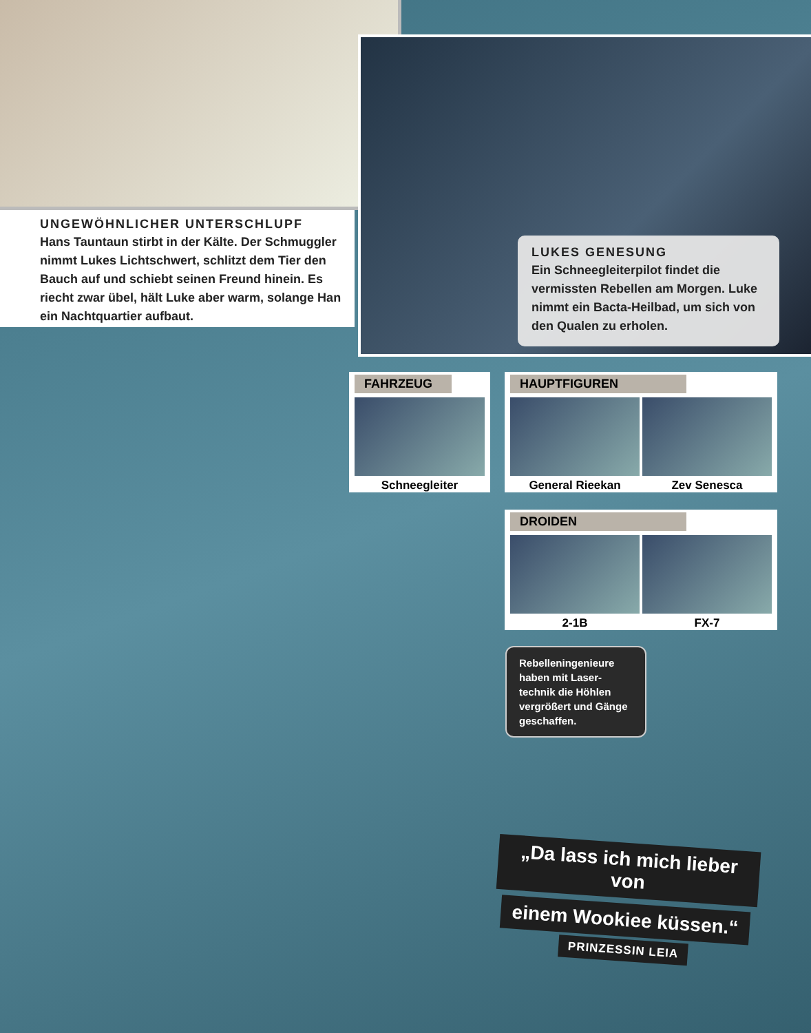UNGEWÖHNLICHER UNTERSCHLUPF
Hans Tauntaun stirbt in der Kälte. Der Schmuggler nimmt Lukes Lichtschwert, schlitzt dem Tier den Bauch auf und schiebt seinen Freund hinein. Es riecht zwar übel, hält Luke aber warm, solange Han ein Nachtquartier aufbaut.
LUKES GENESUNG
Ein Schneegleiterpilot findet die vermissten Rebellen am Morgen. Luke nimmt ein Bacta-Heilbad, um sich von den Qualen zu erholen.
FAHRZEUG
Schneegleiter
HAUPTFIGUREN
General Rieekan Zev Senesca
DROIDEN
2-1B FX-7
Rebelleningenieure haben mit Laser-technik die Höhlen vergrößert und Gänge geschaffen.
„Da lass ich mich lieber von
einem Wookiee küssen.“
PRINZESSIN LEIA